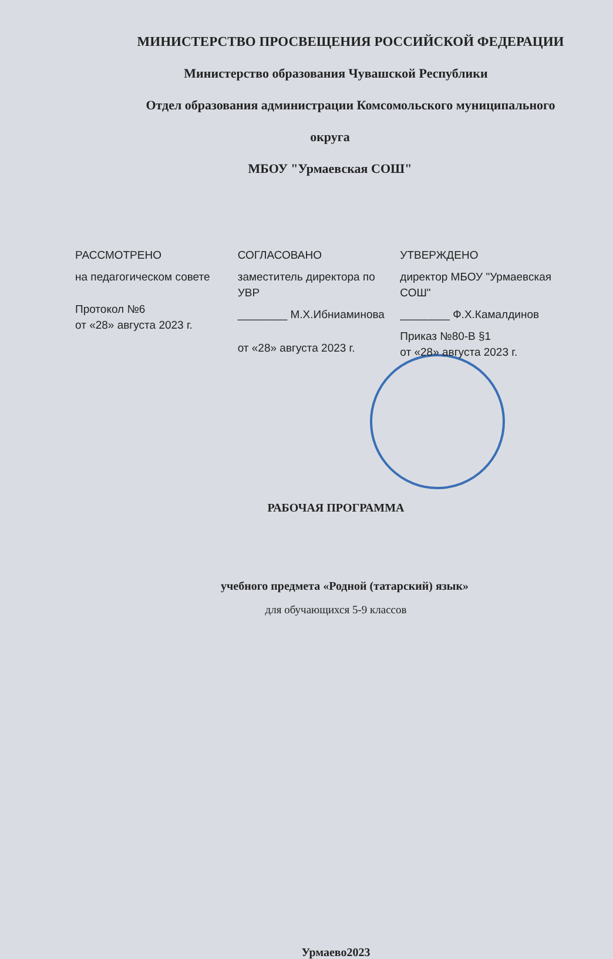МИНИСТЕРСТВО ПРОСВЕЩЕНИЯ РОССИЙСКОЙ ФЕДЕРАЦИИ
Министерство образования Чувашской Республики
Отдел образования администрации Комсомольского муниципального
округа
МБОУ "Урмаевская СОШ"
РАССМОТРЕНО
на педагогическом совете
Протокол №6
от «28» августа 2023 г.
СОГЛАСОВАНО
заместитель директора по УВР
________ М.Х.Ибниаминова
от «28» августа 2023 г.
УТВЕРЖДЕНО
директор МБОУ "Урмаевская СОШ"
________ Ф.Х.Камалдинов
Приказ №80-В §1
от «28» августа 2023 г.
РАБОЧАЯ ПРОГРАММА
учебного предмета «Родной (татарский) язык»
для обучающихся 5-9 классов
Урмаево2023